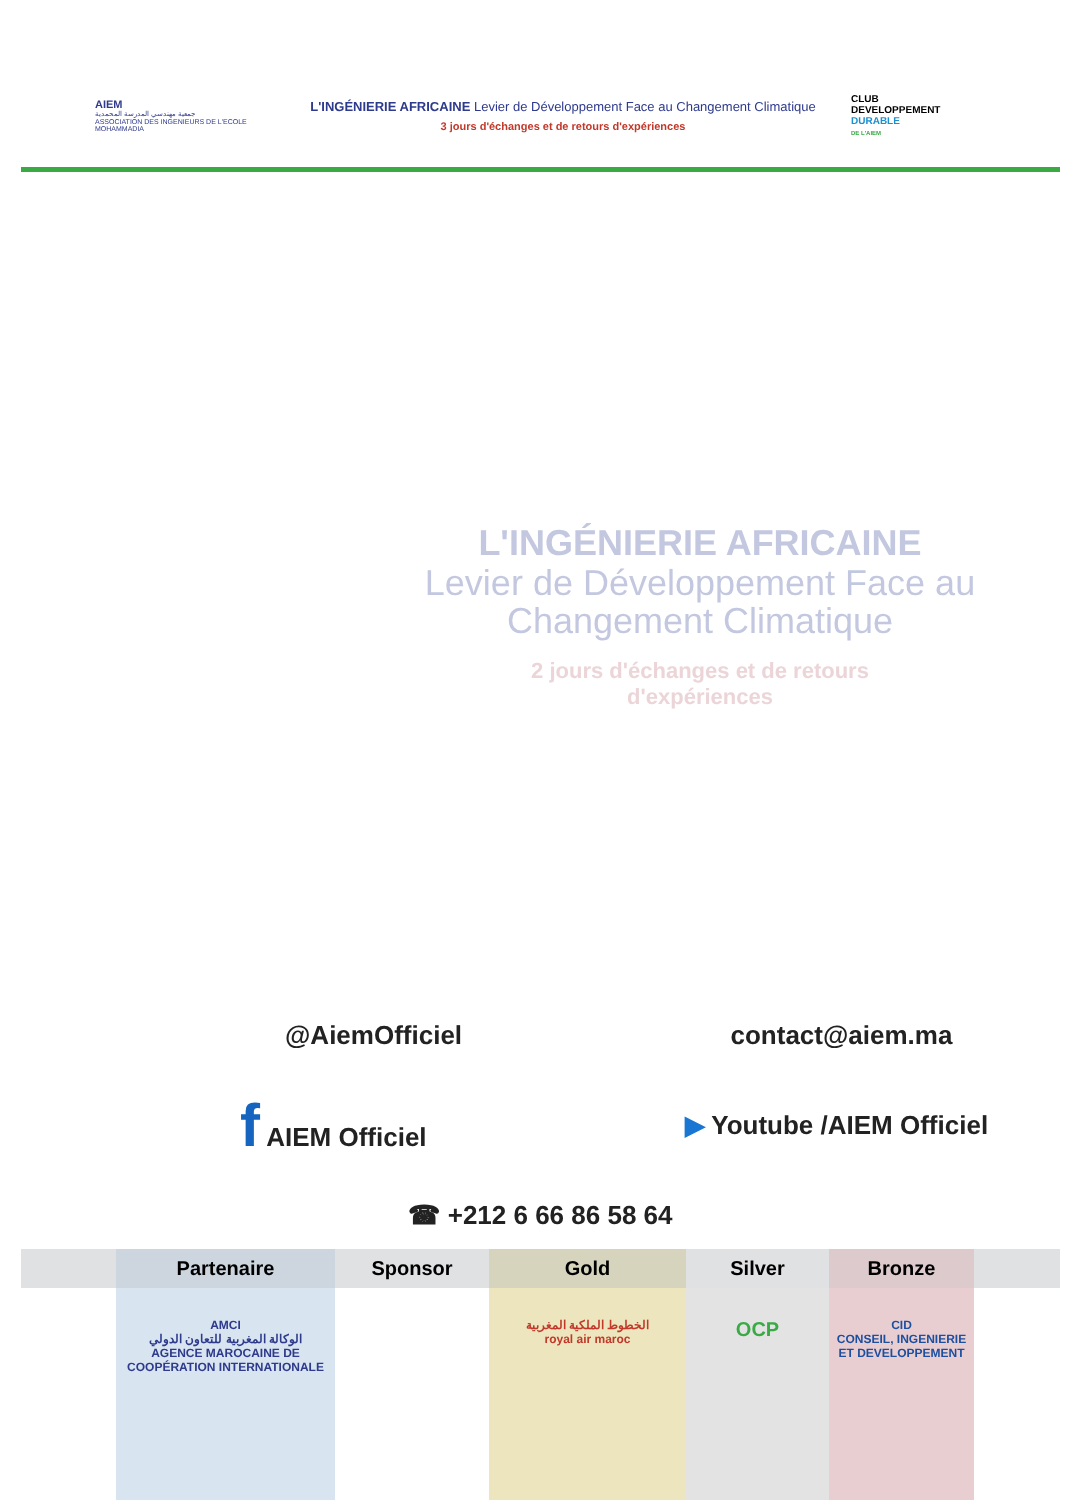AIEM
جمعية مهندسي المدرسة المحمدية
ASSOCIATION DES INGENIEURS DE L'ECOLE MOHAMMADIA
L'INGÉNIERIE AFRICAINE Levier de Développement Face au Changement Climatique
3 jours d'échanges et de retours d'expériences
CLUB
DEVELOPPEMENT
DURABLE
DE L'AIEM
L'INGÉNIERIE AFRICAINE
Levier de Développement Face au
Changement Climatique
2 jours d'échanges et de retours
d'expériences
@AiemOfficiel contact@aiem.ma
f AIEM Officiel ▶ Youtube /AIEM Officiel
☎ +212 6 66 86 58 64
| | Partenaire | Sponsor | Gold | Silver | Bronze | |
| --- | --- | --- | --- | --- | --- | --- |
| | AMCI الوكالة المغربية للتعاون الدولي AGENCE MAROCAINE DE COOPÉRATION INTERNATIONALE | | الخطوط الملكية المغربية royal air maroc | OCP | CID CONSEIL, INGENIERIE ET DEVELOPPEMENT | |